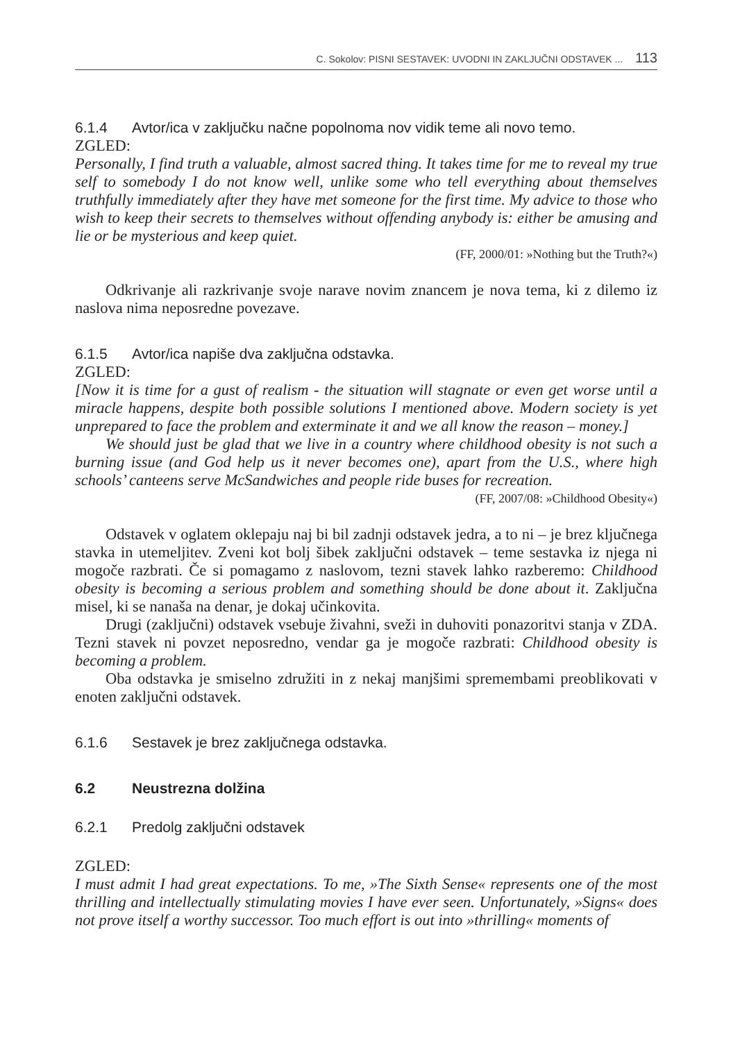C. Sokolov: PISNI SESTAVEK: UVODNI IN ZAKLJUČNI ODSTAVEK ... 113
6.1.4 Avtor/ica v zaključku načne popolnoma nov vidik teme ali novo temo.
ZGLED:
Personally, I find truth a valuable, almost sacred thing. It takes time for me to reveal my true self to somebody I do not know well, unlike some who tell everything about themselves truthfully immediately after they have met someone for the first time. My advice to those who wish to keep their secrets to themselves without offending anybody is: either be amusing and lie or be mysterious and keep quiet.
(FF, 2000/01: »Nothing but the Truth?«)
Odkrivanje ali razkrivanje svoje narave novim znancem je nova tema, ki z dilemo iz naslova nima neposredne povezave.
6.1.5 Avtor/ica napiše dva zaključna odstavka.
ZGLED:
[Now it is time for a gust of realism - the situation will stagnate or even get worse until a miracle happens, despite both possible solutions I mentioned above. Modern society is yet unprepared to face the problem and exterminate it and we all know the reason – money.]
We should just be glad that we live in a country where childhood obesity is not such a burning issue (and God help us it never becomes one), apart from the U.S., where high schools’ canteens serve McSandwiches and people ride buses for recreation.
(FF, 2007/08: »Childhood Obesity«)
Odstavek v oglatem oklepaju naj bi bil zadnji odstavek jedra, a to ni – je brez ključnega stavka in utemeljitev. Zveni kot bolj šibek zaključni odstavek – teme sestavka iz njega ni mogoče razbrati. Če si pomagamo z naslovom, tezni stavek lahko razberemo: Childhood obesity is becoming a serious problem and something should be done about it. Zaključna misel, ki se nanaša na denar, je dokaj učinkovita.
Drugi (zaključni) odstavek vsebuje živahni, sveži in duhoviti ponazoritvi stanja v ZDA. Tezni stavek ni povzet neposredno, vendar ga je mogoče razbrati: Childhood obesity is becoming a problem.
Oba odstavka je smiselno združiti in z nekaj manjšimi spremembami preoblikovati v enoten zaključni odstavek.
6.1.6 Sestavek je brez zaključnega odstavka.
6.2 Neustrezna dolžina
6.2.1 Predolg zaključni odstavek
ZGLED:
I must admit I had great expectations. To me, »The Sixth Sense« represents one of the most thrilling and intellectually stimulating movies I have ever seen. Unfortunately, »Signs« does not prove itself a worthy successor. Too much effort is out into »thrilling« moments of